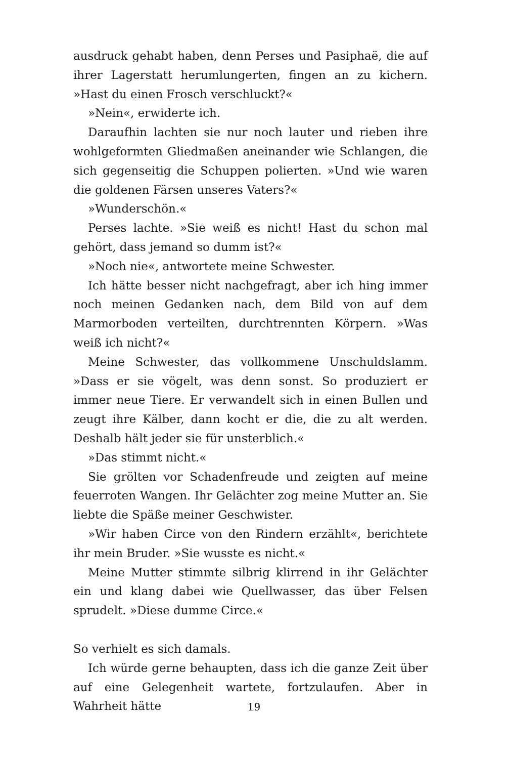ausdruck gehabt haben, denn Perses und Pasiphaë, die auf ihrer Lagerstatt herumlungerten, fingen an zu kichern. »Hast du einen Frosch verschluckt?«
»Nein«, erwiderte ich.
Daraufhin lachten sie nur noch lauter und rieben ihre wohlgeformten Gliedmaßen aneinander wie Schlangen, die sich gegenseitig die Schuppen polierten. »Und wie waren die goldenen Färsen unseres Vaters?«
»Wunderschön.«
Perses lachte. »Sie weiß es nicht! Hast du schon mal gehört, dass jemand so dumm ist?«
»Noch nie«, antwortete meine Schwester.
Ich hätte besser nicht nachgefragt, aber ich hing immer noch meinen Gedanken nach, dem Bild von auf dem Marmorboden verteilten, durchtrennten Körpern. »Was weiß ich nicht?«
Meine Schwester, das vollkommene Unschuldslamm. »Dass er sie vögelt, was denn sonst. So produziert er immer neue Tiere. Er verwandelt sich in einen Bullen und zeugt ihre Kälber, dann kocht er die, die zu alt werden. Deshalb hält jeder sie für unsterblich.«
»Das stimmt nicht.«
Sie grölten vor Schadenfreude und zeigten auf meine feuerroten Wangen. Ihr Gelächter zog meine Mutter an. Sie liebte die Späße meiner Geschwister.
»Wir haben Circe von den Rindern erzählt«, berichtete ihr mein Bruder. »Sie wusste es nicht.«
Meine Mutter stimmte silbrig klirrend in ihr Gelächter ein und klang dabei wie Quellwasser, das über Felsen sprudelt. »Diese dumme Circe.«
So verhielt es sich damals.
Ich würde gerne behaupten, dass ich die ganze Zeit über auf eine Gelegenheit wartete, fortzulaufen. Aber in Wahrheit hätte
19